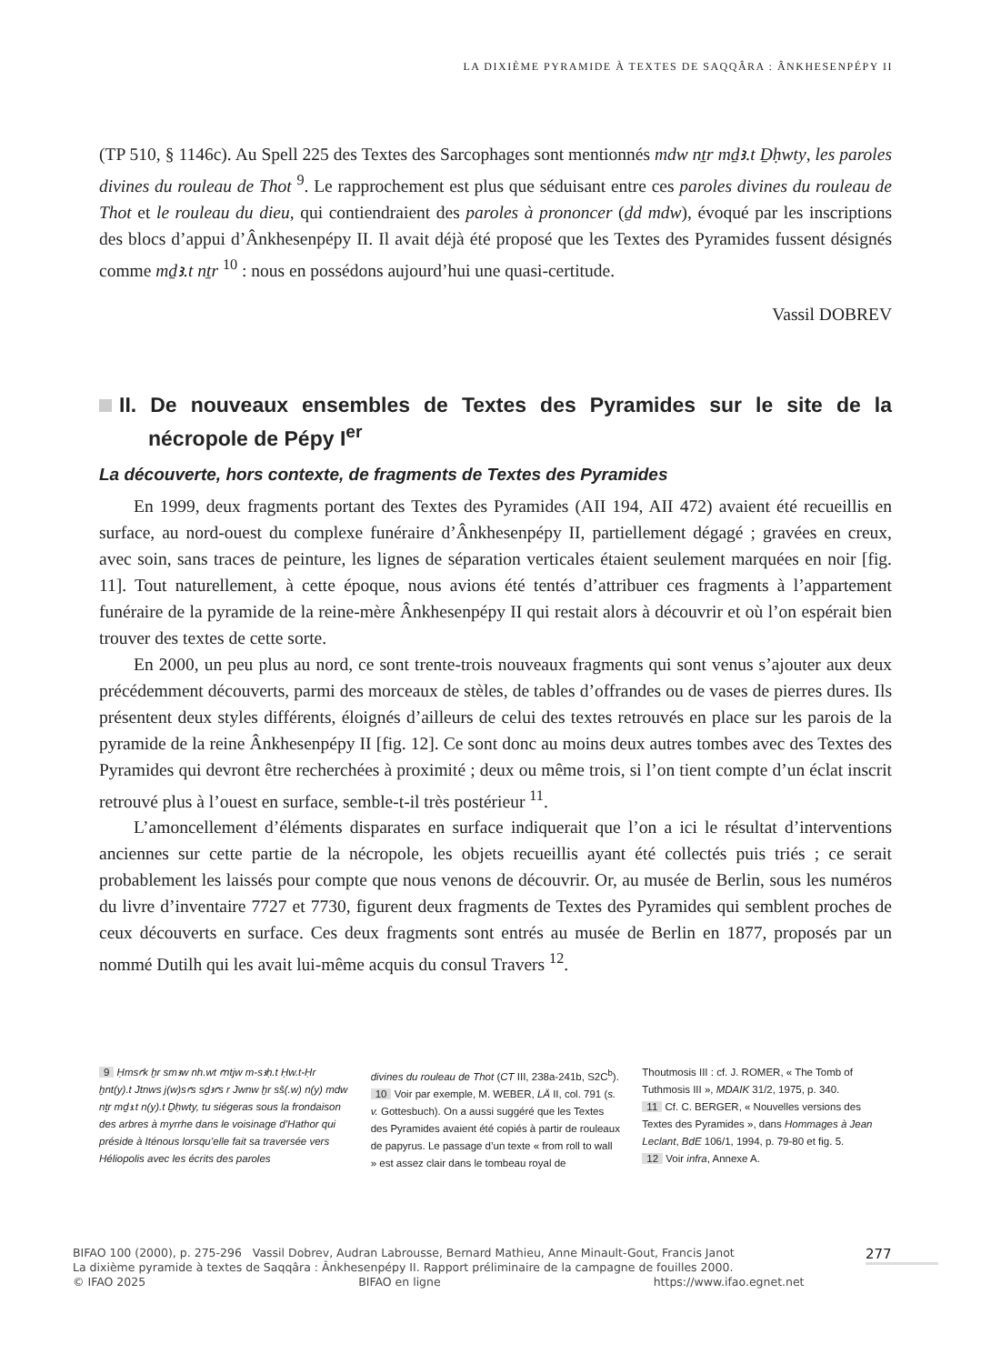LA DIXIÈME PYRAMIDE À TEXTES DE SAQQÂRA : ÂNKHESENPÉPY II
(TP 510, § 1146c). Au Spell 225 des Textes des Sarcophages sont mentionnés mdw nṯr mḏꜣ.t Ḏḥwty, les paroles divines du rouleau de Thot <sup>9</sup>. Le rapprochement est plus que séduisant entre ces paroles divines du rouleau de Thot et le rouleau du dieu, qui contiendraient des paroles à prononcer (ḏd mdw), évoqué par les inscriptions des blocs d’appui d’Ânkhesenpépy II. Il avait déjà été proposé que les Textes des Pyramides fussent désignés comme mḏꜣ.t nṯr <sup>10</sup> : nous en possédons aujourd’hui une quasi-certitude.
Vassil DOBREV
II. De nouveaux ensembles de Textes des Pyramides sur le site de la nécropole de Pépy I<sup>er</sup>
La découverte, hors contexte, de fragments de Textes des Pyramides
En 1999, deux fragments portant des Textes des Pyramides (AII 194, AII 472) avaient été recueillis en surface, au nord-ouest du complexe funéraire d’Ânkhesenpépy II, partiellement dégagé ; gravées en creux, avec soin, sans traces de peinture, les lignes de séparation verticales étaient seulement marquées en noir [fig. 11]. Tout naturellement, à cette époque, nous avions été tentés d’attribuer ces fragments à l’appartement funéraire de la pyramide de la reine-mère Ânkhesenpépy II qui restait alors à découvrir et où l’on espérait bien trouver des textes de cette sorte.
En 2000, un peu plus au nord, ce sont trente-trois nouveaux fragments qui sont venus s’ajouter aux deux précédemment découverts, parmi des morceaux de stèles, de tables d’offrandes ou de vases de pierres dures. Ils présentent deux styles différents, éloignés d’ailleurs de celui des textes retrouvés en place sur les parois de la pyramide de la reine Ânkhesenpépy II [fig. 12]. Ce sont donc au moins deux autres tombes avec des Textes des Pyramides qui devront être recherchées à proximité ; deux ou même trois, si l’on tient compte d’un éclat inscrit retrouvé plus à l’ouest en surface, semble-t-il très postérieur <sup>11</sup>.
L’amoncellement d’éléments disparates en surface indiquerait que l’on a ici le résultat d’interventions anciennes sur cette partie de la nécropole, les objets recueillis ayant été collectés puis triés ; ce serait probablement les laissés pour compte que nous venons de découvrir. Or, au musée de Berlin, sous les numéros du livre d’inventaire 7727 et 7730, figurent deux fragments de Textes des Pyramides qui semblent proches de ceux découverts en surface. Ces deux fragments sont entrés au musée de Berlin en 1877, proposés par un nommé Dutilh qui les avait lui-même acquis du consul Travers <sup>12</sup>.
9 Ḥmsꜥk ḫr smꜣw nh.wt ꜥntjw m-sꜣḥ.t Ḥw.t-Ḥr ḫnt(y).t Jtnws j(w)sꜥs sḏꜣꜥs r Jwnw ḫr sš(.w) n(y) mdw nṯr mḏꜣ.t n(y).t Ḏḥwty, tu siégeras sous la frondaison des arbres à myrrhe dans le voisinage d’Hathor qui préside à Iténous lorsqu’elle fait sa traversée vers Héliopolis avec les écrits des paroles
divines du rouleau de Thot (CT III, 238a-241b, S2C<sup>b</sup>).
10 Voir par exemple, M. WEBER, LÄ II, col. 791 (s. v. Gottesbuch). On a aussi suggéré que les Textes des Pyramides avaient été copiés à partir de rouleaux de papyrus. Le passage d’un texte « from roll to wall » est assez clair dans le tombeau royal de
Thoutmosis III : cf. J. ROMER, « The Tomb of Tuthmosis III », MDAIK 31/2, 1975, p. 340.
11 Cf. C. BERGER, « Nouvelles versions des Textes des Pyramides », dans Hommages à Jean Leclant, BdE 106/1, 1994, p. 79-80 et fig. 5.
12 Voir infra, Annexe A.
BIFAO 100 (2000), p. 275-296 Vassil Dobrev, Audran Labrousse, Bernard Mathieu, Anne Minault-Gout, Francis Janot
La dixième pyramide à textes de Saqqâra : Ânkhesenpépy II. Rapport préliminaire de la campagne de fouilles 2000.
© IFAO 2025 BIFAO en ligne https://www.ifao.egnet.net
277